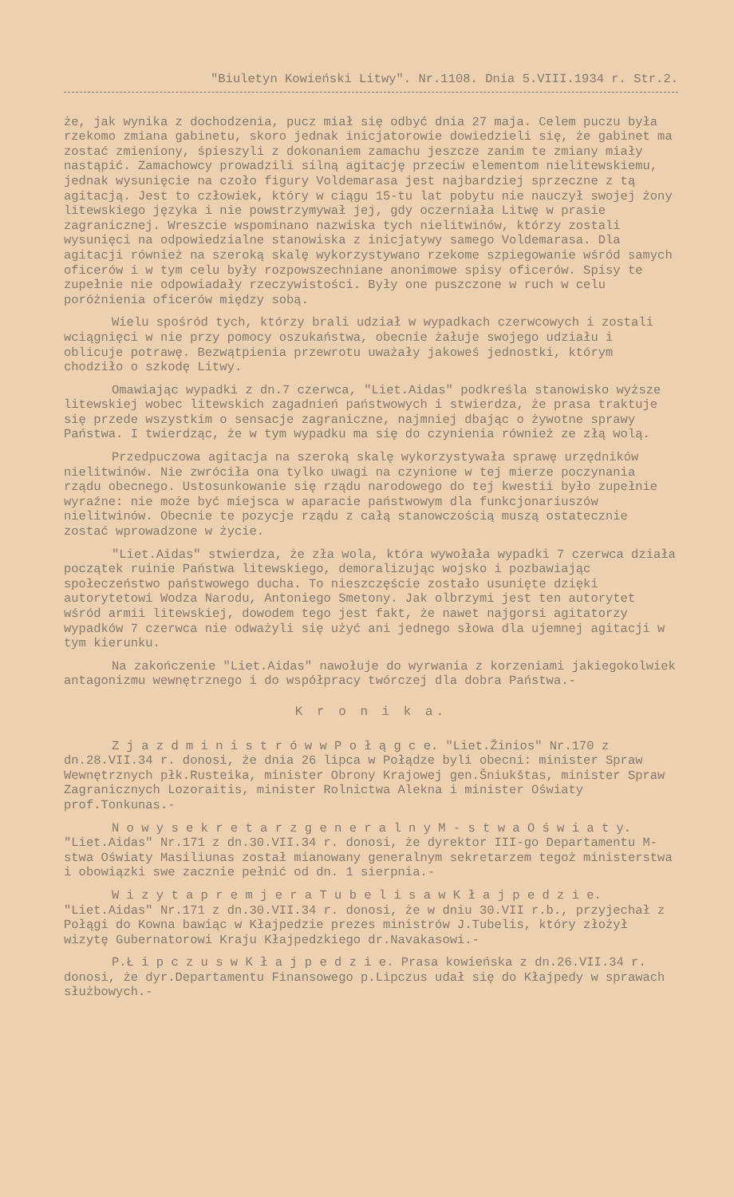"Biuletyn Kowieński Litwy". Nr.1108. Dnia 5.VIII.1934 r. Str.2.
że, jak wynika z dochodzenia, pucz miał się odbyć dnia 27 maja. Celem puczu była rzekomo zmiana gabinetu, skoro jednak inicjatorowie dowiedzieli się, że gabinet ma zostać zmieniony, śpieszyli z dokonaniem zamachu jeszcze zanim te zmiany miały nastąpić. Zamachowcy prowadzili silną agitację przeciw elementom nielitewskiemu, jednak wysunięcie na czoło figury Voldemarasa jest najbardziej sprzeczne z tą agitacją. Jest to człowiek, który w ciągu 15-tu lat pobytu nie nauczył swojej żony litewskiego języka i nie powstrzymywał jej, gdy oczerniała Litwę w prasie zagranicznej. Wreszcie wspominano nazwiska tych nielitwinów, którzy zostali wysunięci na odpowiedzialne stanowiska z inicjatywy samego Voldemarasa. Dla agitacji również na szeroką skalę wykorzystywano rzekome szpiegowanie wśród samych oficerów i w tym celu były rozpowszechniane anonimowe spisy oficerów. Spisy te zupełnie nie odpowiadały rzeczywistości. Były one puszczone w ruch w celu poróżnienia oficerów między sobą.
Wielu spośród tych, którzy brali udział w wypadkach czerwcowych i zostali wciągnięci w nie przy pomocy oszukaństwa, obecnie żałuje swojego udziału i oblicuje potrawę. Bezwątpienia przewrotu uważały jakoweś jednostki, którym chodziło o szkodę Litwy.
Omawiając wypadki z dn.7 czerwca, "Liet.Aidas" podkreśla stanowisko wyższe litewskiej wobec litewskich zagadnień państwowych i stwierdza, że prasa traktuje się przede wszystkim o sensacje zagraniczne, najmniej dbając o żywotne sprawy Państwa. I twierdząc, że w tym wypadku ma się do czynienia również ze złą wolą.
Przedpuczowa agitacja na szeroką skalę wykorzystywała sprawę urzędników nielitwinów. Nie zwróciła ona tylko uwagi na czynione w tej mierze poczynania rządu obecnego. Ustosunkowanie się rządu narodowego do tej kwestii było zupełnie wyraźne: nie może być miejsca w aparacie państwowym dla funkcjonariuszów nielitwinów. Obecnie te pozycje rządu z całą stanowczością muszą ostatecznie zostać wprowadzone w życie.
"Liet.Aidas" stwierdza, że zła wola, która wywołała wypadki 7 czerwca działa początek ruinie Państwa litewskiego, demoralizując wojsko i pozbawiając społeczeństwo państwowego ducha. To nieszczęście zostało usunięte dzięki autorytetowi Wodza Narodu, Antoniego Smetony. Jak olbrzymi jest ten autorytet wśród armii litewskiej, dowodem tego jest fakt, że nawet najgorsi agitatorzy wypadków 7 czerwca nie odważyli się użyć ani jednego słowa dla ujemnej agitacji w tym kierunku.
Na zakończenie "Liet.Aidas" nawołuje do wyrwania z korzeniami jakiegokolwiek antagonizmu wewnętrznego i do współpracy twórczej dla dobra Państwa.-
K r o n i k a.
Z j a z d m i n i s t r ó w w P o ł ą g c e. "Liet.Žinios" Nr.170 z dn.28.VII.34 r. donosi, że dnia 26 lipca w Połądze byli obecni: minister Spraw Wewnętrznych płk.Rusteika, minister Obrony Krajowej gen.Šniukštas, minister Spraw Zagranicznych Lozoraitis, minister Rolnictwa Alekna i minister Oświaty prof.Tonkunas.-
N o w y s e k r e t a r z g e n e r a l n y M - s t w a O ś w i a t y. "Liet.Aidas" Nr.171 z dn.30.VII.34 r. donosi, że dyrektor III-go Departamentu M-stwa Oświaty Masiliunas został mianowany generalnym sekretarzem tegoż ministerstwa i obowiązki swe zacznie pełnić od dn. 1 sierpnia.-
W i z y t a p r e m j e r a T u b e l i s a w K ł a j p e d z i e. "Liet.Aidas" Nr.171 z dn.30.VII.34 r. donosi, że w dniu 30.VII r.b., przyjechał z Połągi do Kowna bawiąc w Kłajpedzie prezes ministrów J.Tubelis, który złożył wizytę Gubernatorowi Kraju Kłajpedzkiego dr.Navakasowi.-
P.Ł i p c z u s w K ł a j p e d z i e. Prasa kowieńska z dn.26.VII.34 r. donosi, że dyr.Departamentu Finansowego p.Lipczus udał się do Kłajpedy w sprawach służbowych.-